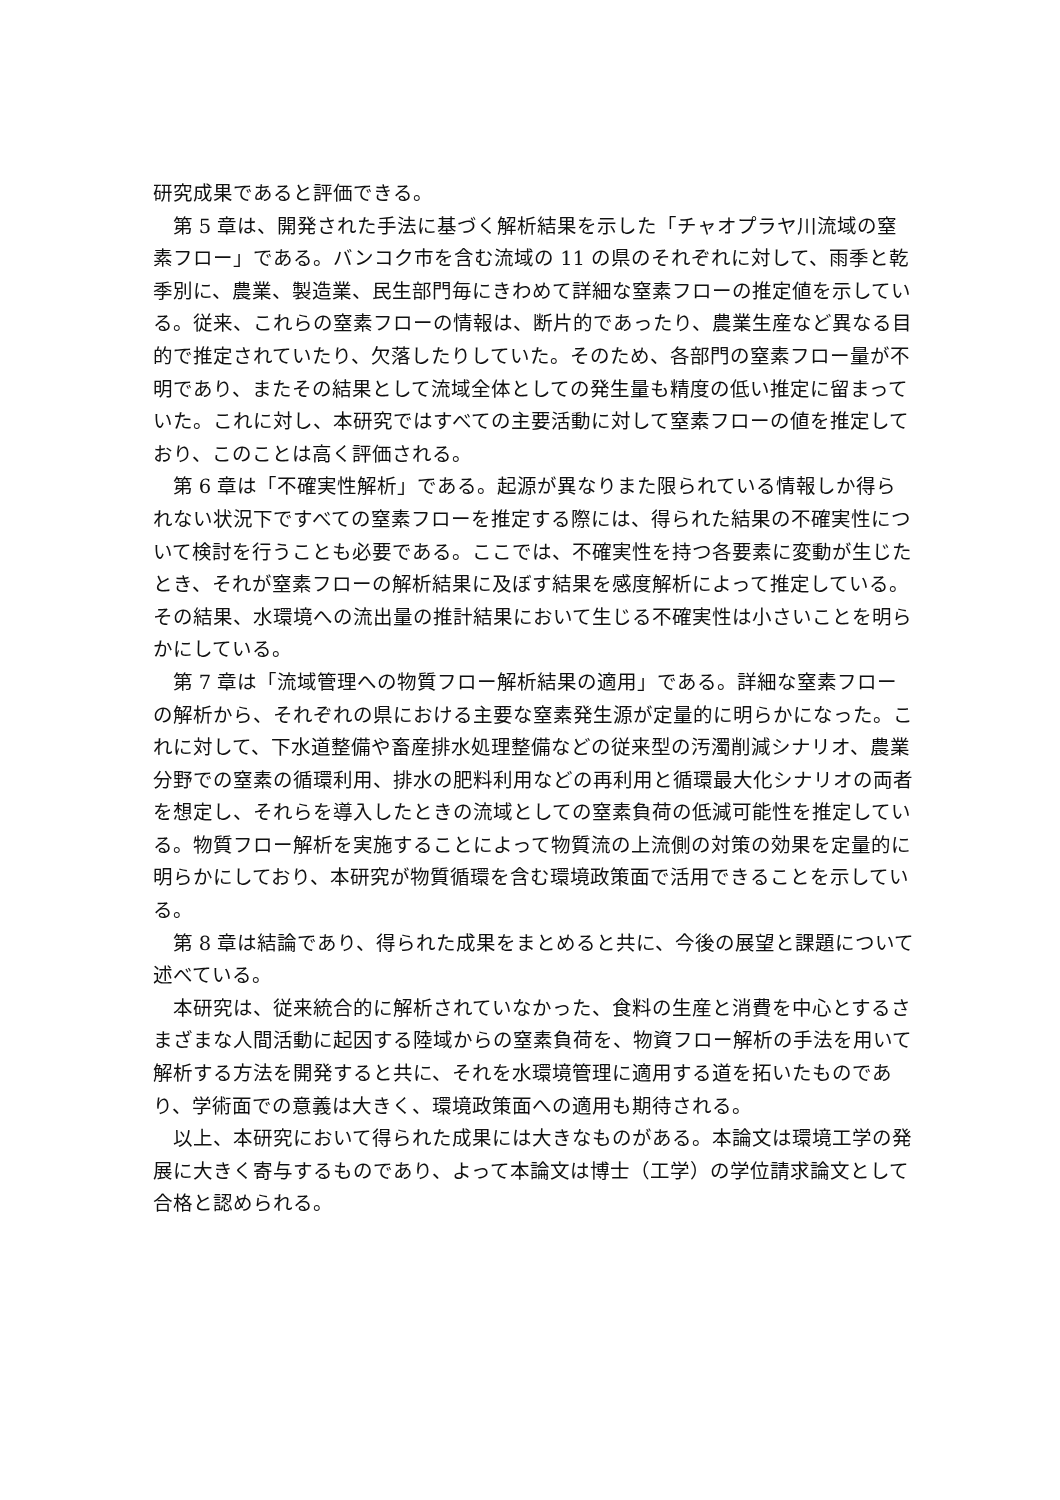研究成果であると評価できる。
第 5 章は、開発された手法に基づく解析結果を示した「チャオプラヤ川流域の窒素フロー」である。バンコク市を含む流域の 11 の県のそれぞれに対して、雨季と乾季別に、農業、製造業、民生部門毎にきわめて詳細な窒素フローの推定値を示している。従来、これらの窒素フローの情報は、断片的であったり、農業生産など異なる目的で推定されていたり、欠落したりしていた。そのため、各部門の窒素フロー量が不明であり、またその結果として流域全体としての発生量も精度の低い推定に留まっていた。これに対し、本研究ではすべての主要活動に対して窒素フローの値を推定しており、このことは高く評価される。
第 6 章は「不確実性解析」である。起源が異なりまた限られている情報しか得られない状況下ですべての窒素フローを推定する際には、得られた結果の不確実性について検討を行うことも必要である。ここでは、不確実性を持つ各要素に変動が生じたとき、それが窒素フローの解析結果に及ぼす結果を感度解析によって推定している。その結果、水環境への流出量の推計結果において生じる不確実性は小さいことを明らかにしている。
第 7 章は「流域管理への物質フロー解析結果の適用」である。詳細な窒素フローの解析から、それぞれの県における主要な窒素発生源が定量的に明らかになった。これに対して、下水道整備や畜産排水処理整備などの従来型の汚濁削減シナリオ、農業分野での窒素の循環利用、排水の肥料利用などの再利用と循環最大化シナリオの両者を想定し、それらを導入したときの流域としての窒素負荷の低減可能性を推定している。物質フロー解析を実施することによって物質流の上流側の対策の効果を定量的に明らかにしており、本研究が物質循環を含む環境政策面で活用できることを示している。
第 8 章は結論であり、得られた成果をまとめると共に、今後の展望と課題について述べている。
本研究は、従来統合的に解析されていなかった、食料の生産と消費を中心とするさまざまな人間活動に起因する陸域からの窒素負荷を、物資フロー解析の手法を用いて解析する方法を開発すると共に、それを水環境管理に適用する道を拓いたものであり、学術面での意義は大きく、環境政策面への適用も期待される。
以上、本研究において得られた成果には大きなものがある。本論文は環境工学の発展に大きく寄与するものであり、よって本論文は博士（工学）の学位請求論文として合格と認められる。